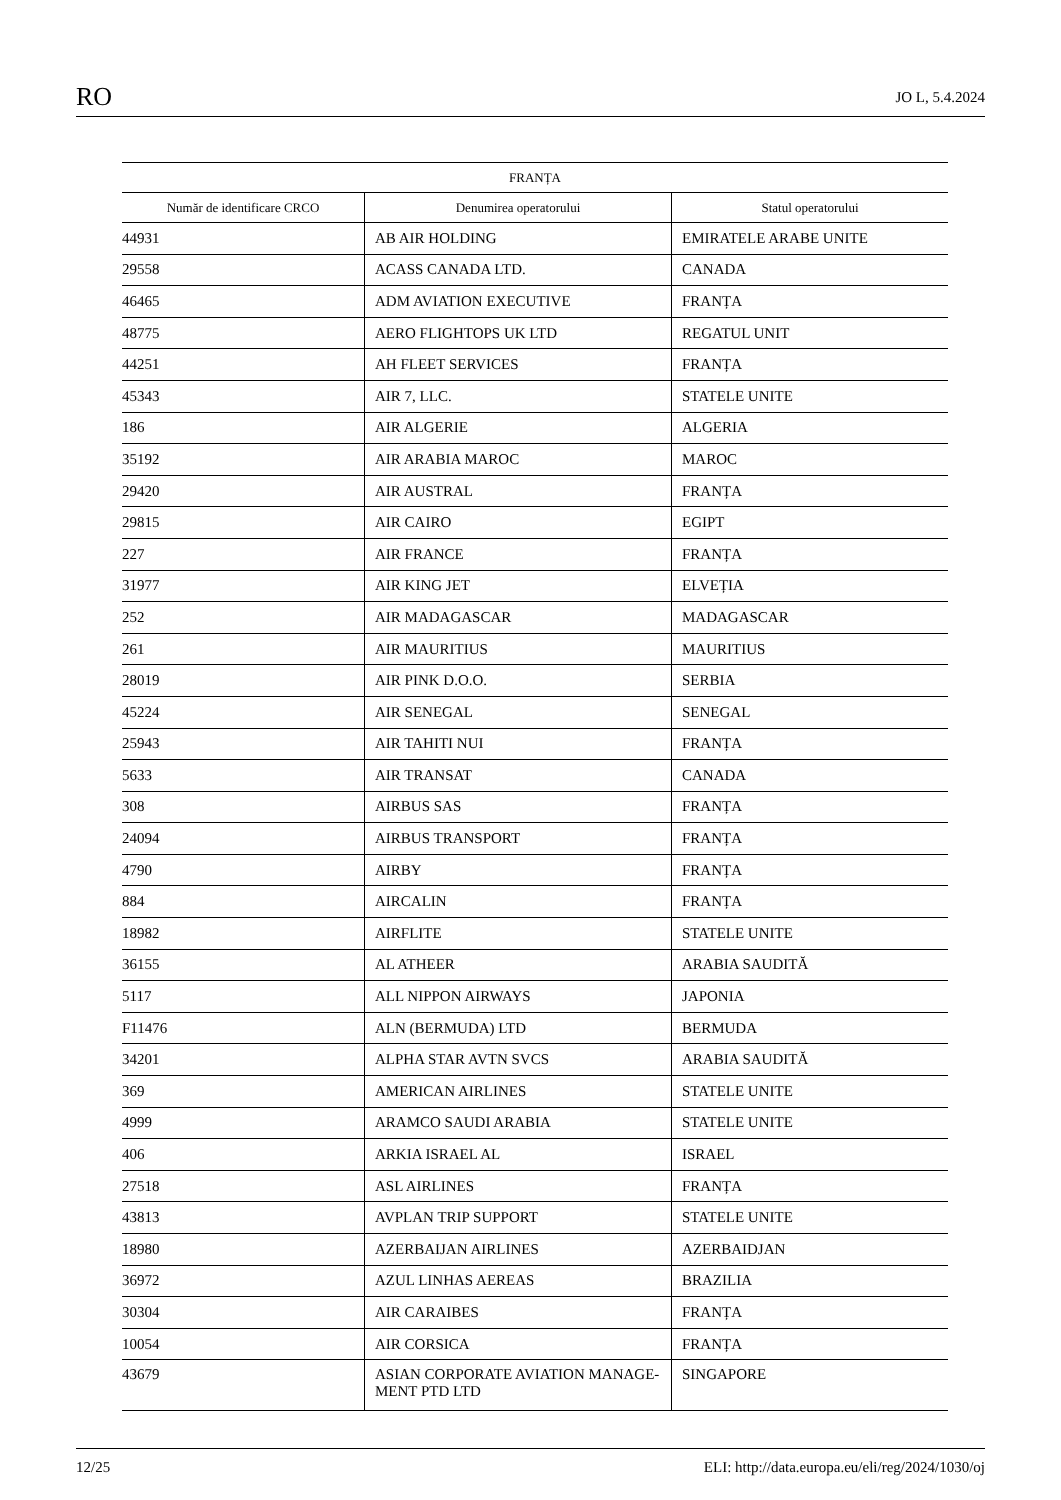RO JO L, 5.4.2024
| FRANȚA | | |
| --- | --- | --- |
| Număr de identificare CRCO | Denumirea operatorului | Statul operatorului |
| 44931 | AB AIR HOLDING | EMIRATELE ARABE UNITE |
| 29558 | ACASS CANADA LTD. | CANADA |
| 46465 | ADM AVIATION EXECUTIVE | FRANȚA |
| 48775 | AERO FLIGHTOPS UK LTD | REGATUL UNIT |
| 44251 | AH FLEET SERVICES | FRANȚA |
| 45343 | AIR 7, LLC. | STATELE UNITE |
| 186 | AIR ALGERIE | ALGERIA |
| 35192 | AIR ARABIA MAROC | MAROC |
| 29420 | AIR AUSTRAL | FRANȚA |
| 29815 | AIR CAIRO | EGIPT |
| 227 | AIR FRANCE | FRANȚA |
| 31977 | AIR KING JET | ELVEȚIA |
| 252 | AIR MADAGASCAR | MADAGASCAR |
| 261 | AIR MAURITIUS | MAURITIUS |
| 28019 | AIR PINK D.O.O. | SERBIA |
| 45224 | AIR SENEGAL | SENEGAL |
| 25943 | AIR TAHITI NUI | FRANȚA |
| 5633 | AIR TRANSAT | CANADA |
| 308 | AIRBUS SAS | FRANȚA |
| 24094 | AIRBUS TRANSPORT | FRANȚA |
| 4790 | AIRBY | FRANȚA |
| 884 | AIRCALIN | FRANȚA |
| 18982 | AIRFLITE | STATELE UNITE |
| 36155 | AL ATHEER | ARABIA SAUDITĂ |
| 5117 | ALL NIPPON AIRWAYS | JAPONIA |
| F11476 | ALN (BERMUDA) LTD | BERMUDA |
| 34201 | ALPHA STAR AVTN SVCS | ARABIA SAUDITĂ |
| 369 | AMERICAN AIRLINES | STATELE UNITE |
| 4999 | ARAMCO SAUDI ARABIA | STATELE UNITE |
| 406 | ARKIA ISRAEL AL | ISRAEL |
| 27518 | ASL AIRLINES | FRANȚA |
| 43813 | AVPLAN TRIP SUPPORT | STATELE UNITE |
| 18980 | AZERBAIJAN AIRLINES | AZERBAIDJAN |
| 36972 | AZUL LINHAS AEREAS | BRAZILIA |
| 30304 | AIR CARAIBES | FRANȚA |
| 10054 | AIR CORSICA | FRANȚA |
| 43679 | ASIAN CORPORATE AVIATION MANAGE- MENT PTD LTD | SINGAPORE |
12/25 ELI: http://data.europa.eu/eli/reg/2024/1030/oj